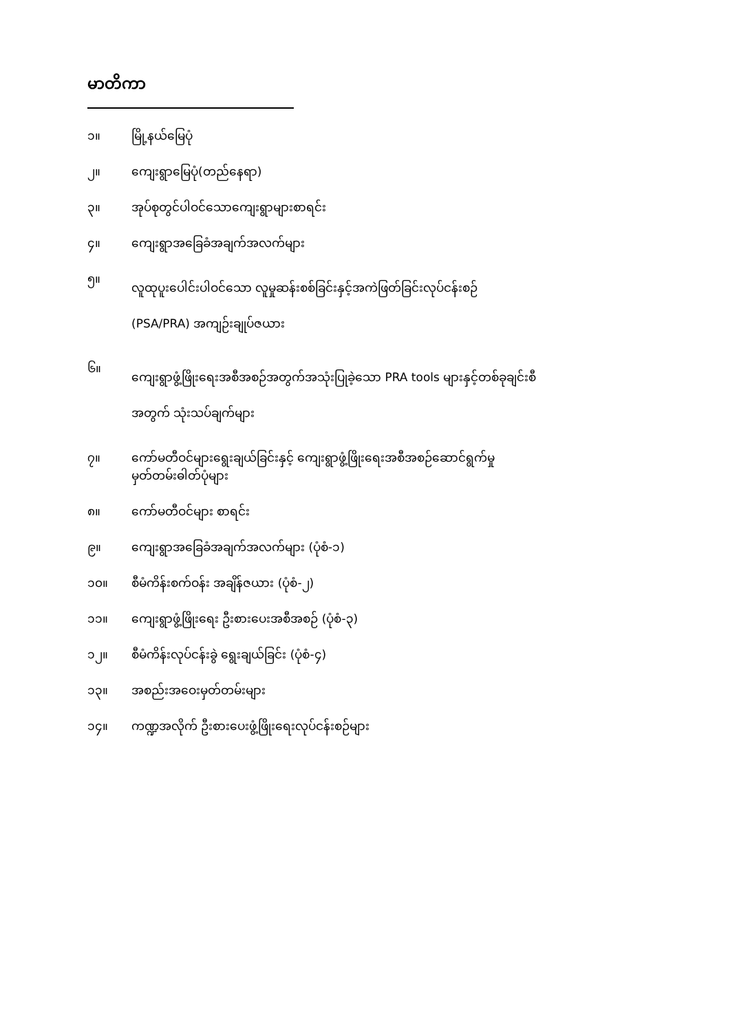မာတိကာ
၁။ မြို့နယ်မြေပုံ
၂။ ကျေးရွာမြေပုံ(တည်နေရာ)
၃။ အုပ်စုတွင်ပါဝင်သောကျေးရွာများစာရင်း
၄။ ကျေးရွာအခြေခံအချက်အလက်များ
၅။ လူထုပူးပေါင်းပါဝင်သော လူမှုဆန်းစစ်ခြင်းနှင့်အကဲဖြတ်ခြင်းလုပ်ငန်းစဉ်
(PSA/PRA) အကျဉ်းချုပ်ဇယား
၆။ ကျေးရွာဖွံ့ဖြိုးရေးအစီအစဉ်အတွက်အသုံးပြုခဲ့သော PRA tools များနှင့်တစ်ခုချင်းစီ
အတွက် သုံးသပ်ချက်များ
၇။ ကော်မတီဝင်များရွေးချယ်ခြင်းနှင့် ကျေးရွာဖွံ့ဖြိုးရေးအစီအစဉ်ဆောင်ရွက်မှု
မှတ်တမ်းဓါတ်ပုံများ
၈။ ကော်မတီဝင်များ စာရင်း
၉။ ကျေးရွာအခြေခံအချက်အလက်များ (ပုံစံ-၁)
၁၀။ စီမံကိန်းစက်ဝန်း အချိန်ဇယား (ပုံစံ-၂)
၁၁။ ကျေးရွာဖွံ့ဖြိုးရေး ဦးစားပေးအစီအစဉ် (ပုံစံ-၃)
၁၂။ စီမံကိန်းလုပ်ငန်းခွဲ ရွေးချယ်ခြင်း (ပုံစံ-၄)
၁၃။ အစည်းအဝေးမှတ်တမ်းများ
၁၄။ ကဏ္ဍအလိုက် ဦးစားပေးဖွံ့ဖြိုးရေးလုပ်ငန်းစဉ်များ